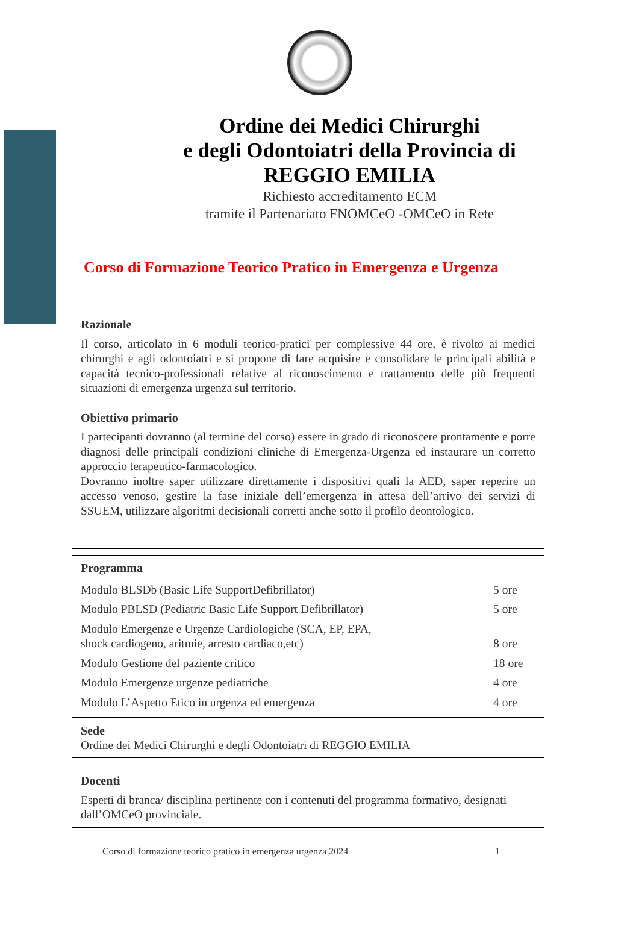Ordine dei Medici Chirurghi
e degli Odontoiatri della Provincia di
REGGIO EMILIA
Richiesto accreditamento ECM
tramite il Partenariato FNOMCeO -OMCeO in Rete
Corso di Formazione Teorico Pratico in Emergenza e Urgenza
Razionale
Il corso, articolato in 6 moduli teorico-pratici per complessive 44 ore, è rivolto ai medici chirurghi e agli odontoiatri e si propone di fare acquisire e consolidare le principali abilità e capacità tecnico-professionali relative al riconoscimento e trattamento delle più frequenti situazioni di emergenza urgenza sul territorio.
Obiettivo primario
I partecipanti dovranno (al termine del corso) essere in grado di riconoscere prontamente e porre diagnosi delle principali condizioni cliniche di Emergenza-Urgenza ed instaurare un corretto approccio terapeutico-farmacologico.
Dovranno inoltre saper utilizzare direttamente i dispositivi quali la AED, saper reperire un accesso venoso, gestire la fase iniziale dell’emergenza in attesa dell’arrivo dei servizi di SSUEM, utilizzare algoritmi decisionali corretti anche sotto il profilo deontologico.
Programma
| Modulo BLSDb (Basic Life SupportDefibrillator) | 5 ore |
| Modulo PBLSD (Pediatric Basic Life Support Defibrillator) | 5 ore |
| Modulo Emergenze e Urgenze Cardiologiche (SCA, EP, EPA, shock cardiogeno, aritmie, arresto cardiaco,etc) | 8 ore |
| Modulo Gestione del paziente critico | 18 ore |
| Modulo Emergenze urgenze pediatriche | 4 ore |
| Modulo L’Aspetto Etico in urgenza ed emergenza | 4 ore |
Sede
Ordine dei Medici Chirurghi e degli Odontoiatri di REGGIO EMILIA
Docenti
Esperti di branca/ disciplina pertinente con i contenuti del programma formativo, designati dall’OMCeO provinciale.
Corso di formazione teorico pratico in emergenza urgenza 2024 1